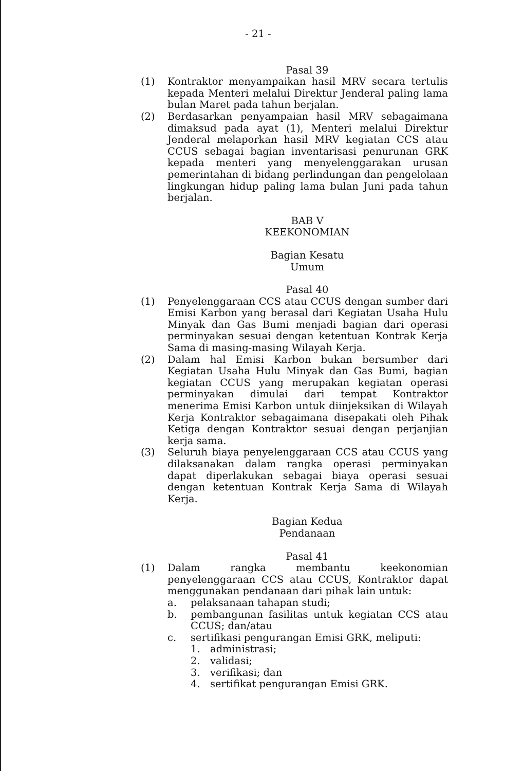- 21 -
Pasal 39
(1) Kontraktor menyampaikan hasil MRV secara tertulis kepada Menteri melalui Direktur Jenderal paling lama bulan Maret pada tahun berjalan.
(2) Berdasarkan penyampaian hasil MRV sebagaimana dimaksud pada ayat (1), Menteri melalui Direktur Jenderal melaporkan hasil MRV kegiatan CCS atau CCUS sebagai bagian inventarisasi penurunan GRK kepada menteri yang menyelenggarakan urusan pemerintahan di bidang perlindungan dan pengelolaan lingkungan hidup paling lama bulan Juni pada tahun berjalan.
BAB V
KEEKONOMIAN
Bagian Kesatu
Umum
Pasal 40
(1) Penyelenggaraan CCS atau CCUS dengan sumber dari Emisi Karbon yang berasal dari Kegiatan Usaha Hulu Minyak dan Gas Bumi menjadi bagian dari operasi perminyakan sesuai dengan ketentuan Kontrak Kerja Sama di masing-masing Wilayah Kerja.
(2) Dalam hal Emisi Karbon bukan bersumber dari Kegiatan Usaha Hulu Minyak dan Gas Bumi, bagian kegiatan CCUS yang merupakan kegiatan operasi perminyakan dimulai dari tempat Kontraktor menerima Emisi Karbon untuk diinjeksikan di Wilayah Kerja Kontraktor sebagaimana disepakati oleh Pihak Ketiga dengan Kontraktor sesuai dengan perjanjian kerja sama.
(3) Seluruh biaya penyelenggaraan CCS atau CCUS yang dilaksanakan dalam rangka operasi perminyakan dapat diperlakukan sebagai biaya operasi sesuai dengan ketentuan Kontrak Kerja Sama di Wilayah Kerja.
Bagian Kedua
Pendanaan
Pasal 41
(1) Dalam rangka membantu keekonomian penyelenggaraan CCS atau CCUS, Kontraktor dapat menggunakan pendanaan dari pihak lain untuk:
a. pelaksanaan tahapan studi;
b. pembangunan fasilitas untuk kegiatan CCS atau CCUS; dan/atau
c. sertifikasi pengurangan Emisi GRK, meliputi:
1. administrasi;
2. validasi;
3. verifikasi; dan
4. sertifikat pengurangan Emisi GRK.